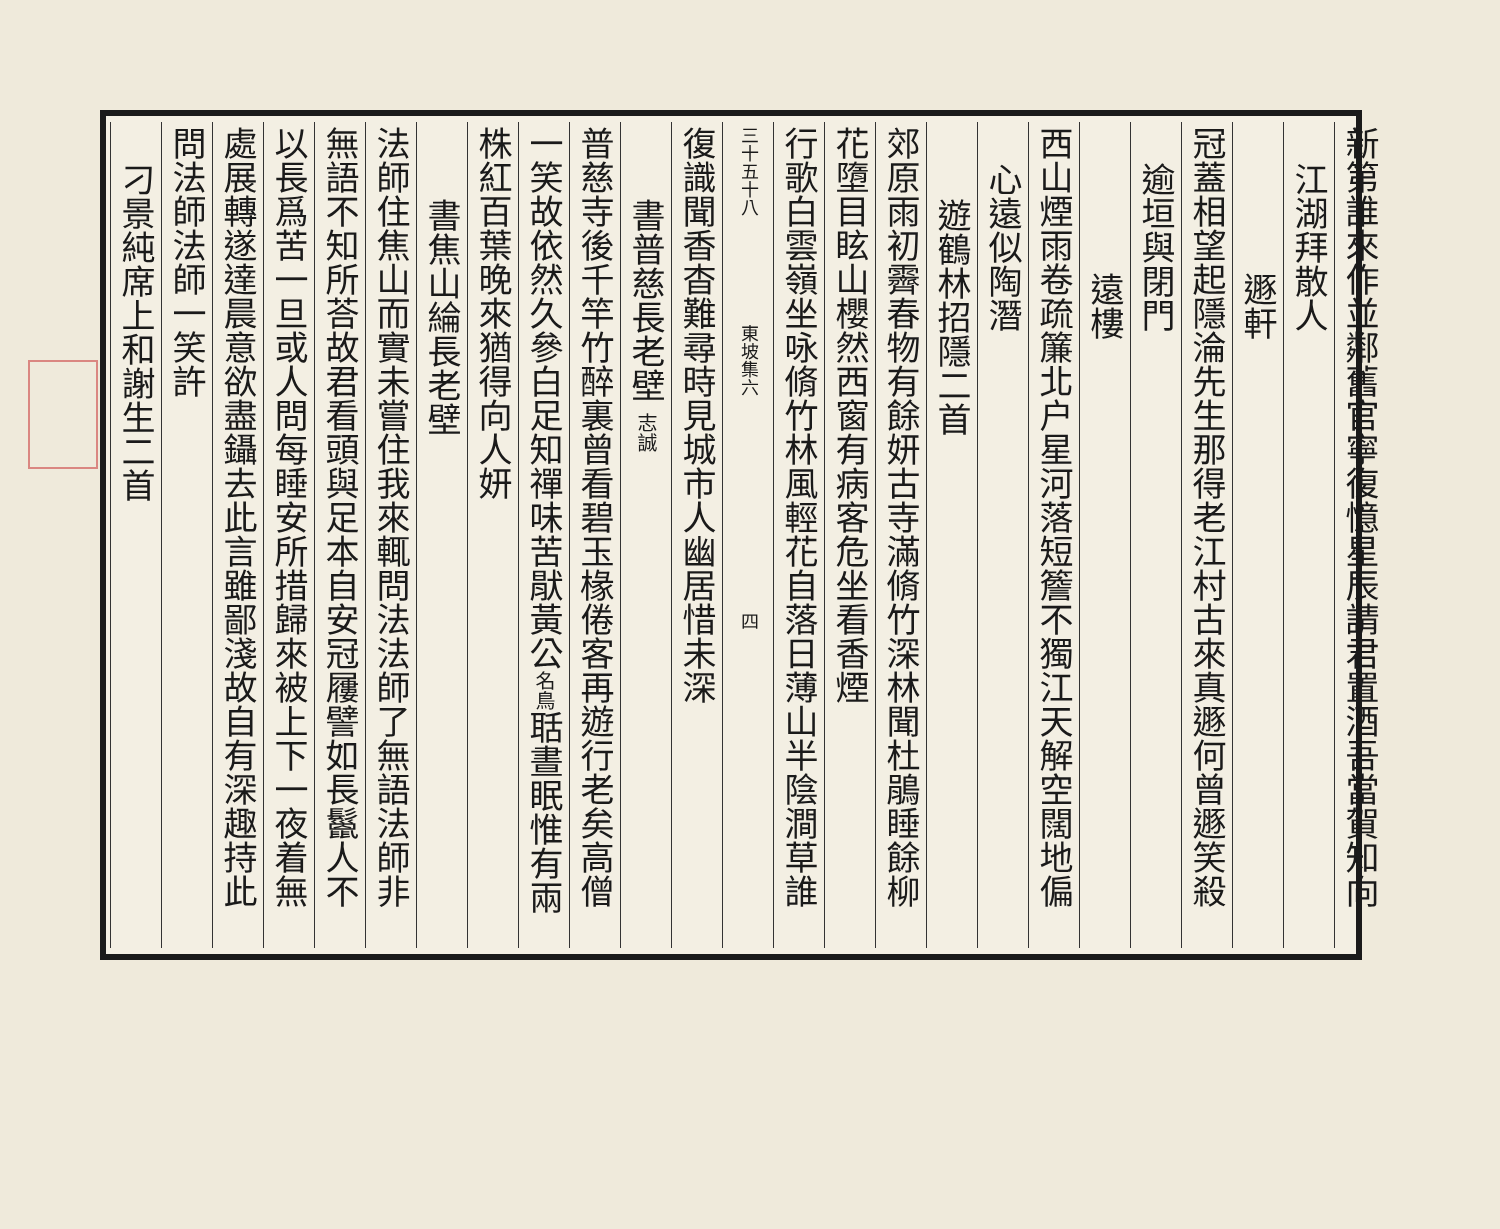新第誰來作並鄰舊官寧復憶星辰請君置酒吾當賀知向
江湖拜散人
遯軒
冠蓋相望起隱淪先生那得老江村古來真遯何曾遯笑殺
逾垣與閉門
遠樓
西山煙雨卷疏簾北户星河落短簷不獨江天解空闊地偏
心遠似陶潛
遊鶴林招隱二首
郊原雨初霽春物有餘妍古寺滿脩竹深林聞杜鵑睡餘柳
花墮目眩山櫻然西窗有病客危坐看香煙
行歌白雲嶺坐咏脩竹林風輕花自落日薄山半陰澗草誰
三十五十八　　　　　　東坡集六　　　　　　　　　　　　四
復識聞香杳難尋時見城市人幽居惜未深
書普慈長老壁 志誠
普慈寺後千竿竹醉裏曾看碧玉椽倦客再遊行老矣高僧
一笑故依然久參白足知禪味苦猒黃公名鳥聒晝眠惟有兩
株紅百葉晚來猶得向人妍
書焦山綸長老壁
法師住焦山而實未嘗住我來輒問法法師了無語法師非
無語不知所荅故君看頭與足本自安冠屨譬如長鬣人不
以長爲苦一旦或人問每睡安所措歸來被上下一夜着無
處展轉遂達晨意欲盡鑷去此言雖鄙淺故自有深趣持此
問法師法師一笑許
刁景純席上和謝生二首